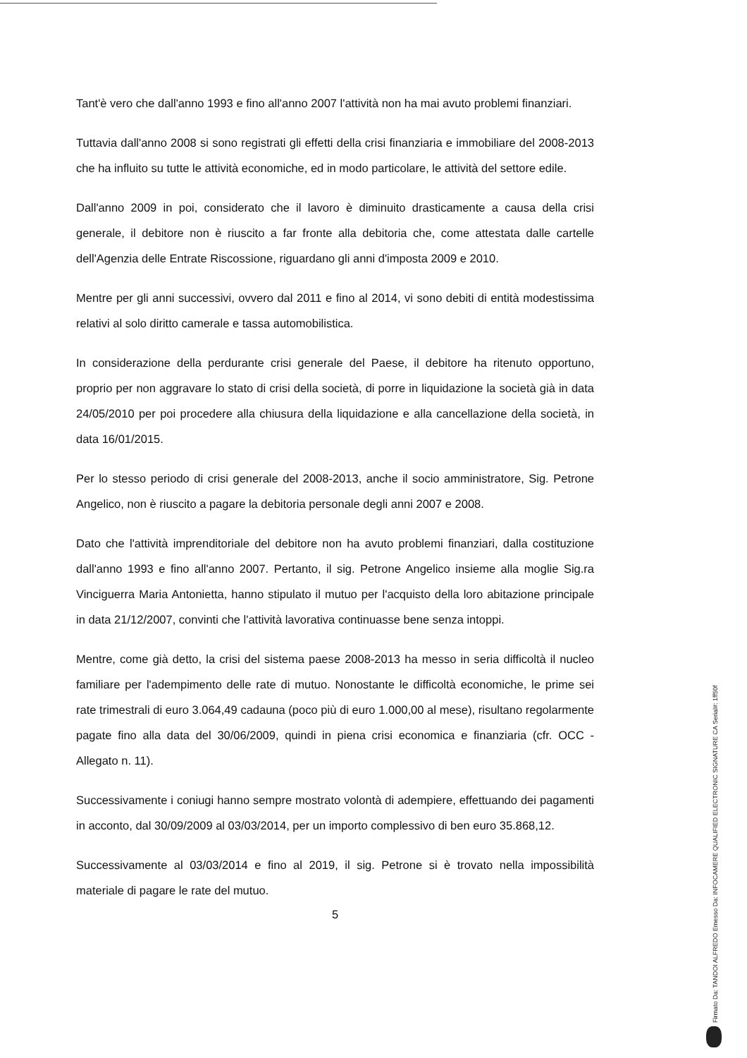Tant'è vero che dall'anno 1993 e fino all'anno 2007 l'attività non ha mai avuto problemi finanziari.
Tuttavia dall'anno 2008 si sono registrati gli effetti della crisi finanziaria e immobiliare del 2008-2013 che ha influito su tutte le attività economiche, ed in modo particolare, le attività del settore edile.
Dall'anno 2009 in poi, considerato che il lavoro è diminuito drasticamente a causa della crisi generale, il debitore non è riuscito a far fronte alla debitoria che, come attestata dalle cartelle dell'Agenzia delle Entrate Riscossione, riguardano gli anni d'imposta 2009 e 2010.
Mentre per gli anni successivi, ovvero dal 2011 e fino al 2014, vi sono debiti di entità modestissima relativi al solo diritto camerale e tassa automobilistica.
In considerazione della perdurante crisi generale del Paese, il debitore ha ritenuto opportuno, proprio per non aggravare lo stato di crisi della società, di porre in liquidazione la società già in data 24/05/2010 per poi procedere alla chiusura della liquidazione e alla cancellazione della società, in data 16/01/2015.
Per lo stesso periodo di crisi generale del 2008-2013, anche il socio amministratore, Sig. Petrone Angelico, non è riuscito a pagare la debitoria personale degli anni 2007 e 2008.
Dato che l'attività imprenditoriale del debitore non ha avuto problemi finanziari, dalla costituzione dall'anno 1993 e fino all'anno 2007. Pertanto, il sig. Petrone Angelico insieme alla moglie Sig.ra Vinciguerra Maria Antonietta, hanno stipulato il mutuo per l'acquisto della loro abitazione principale in data 21/12/2007, convinti che l'attività lavorativa continuasse bene senza intoppi.
Mentre, come già detto, la crisi del sistema paese 2008-2013 ha messo in seria difficoltà il nucleo familiare per l'adempimento delle rate di mutuo. Nonostante le difficoltà economiche, le prime sei rate trimestrali di euro 3.064,49 cadauna (poco più di euro 1.000,00 al mese), risultano regolarmente pagate fino alla data del 30/06/2009, quindi in piena crisi economica e finanziaria (cfr. OCC - Allegato n. 11).
Successivamente i coniugi hanno sempre mostrato volontà di adempiere, effettuando dei pagamenti in acconto, dal 30/09/2009 al 03/03/2014, per un importo complessivo di ben euro 35.868,12.
Successivamente al 03/03/2014 e fino al 2019, il sig. Petrone si è trovato nella impossibilità materiale di pagare le rate del mutuo.
5
Firmato Da: TANDOI ALFREDO Emesso Da: INFOCAMERE QUALIFIED ELECTRONIC SIGNATURE CA Serial#: 1ff50f